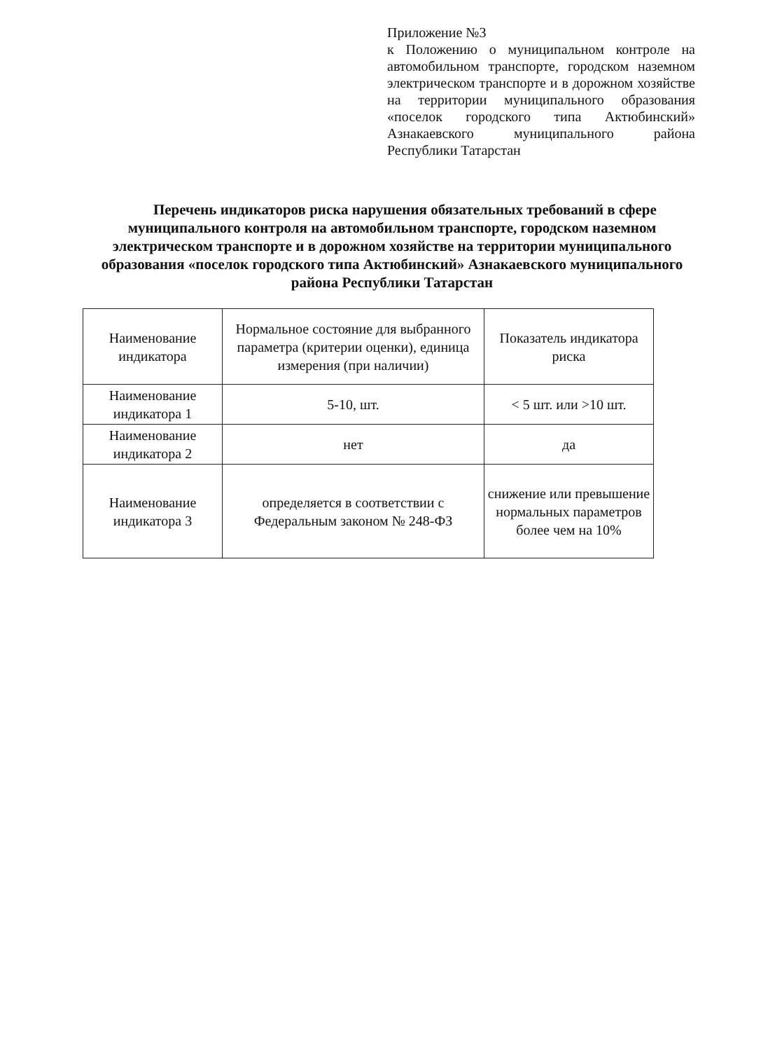Приложение №3
к Положению о муниципальном контроле на автомобильном транспорте, городском наземном электрическом транспорте и в дорожном хозяйстве на территории муниципального образования «поселок городского типа Актюбинский» Азнакаевского муниципального района Республики Татарстан
Перечень индикаторов риска нарушения обязательных требований в сфере муниципального контроля на автомобильном транспорте, городском наземном электрическом транспорте и в дорожном хозяйстве на территории муниципального образования «поселок городского типа Актюбинский» Азнакаевского муниципального района Республики Татарстан
| Наименование индикатора | Нормальное состояние для выбранного параметра (критерии оценки), единица измерения (при наличии) | Показатель индикатора риска |
| Наименование индикатора 1 | 5-10, шт. | < 5 шт. или >10 шт. |
| Наименование индикатора 2 | нет | да |
| Наименование индикатора 3 | определяется в соответствии с Федеральным законом № 248-ФЗ | снижение или превышение нормальных параметров более чем на 10% |